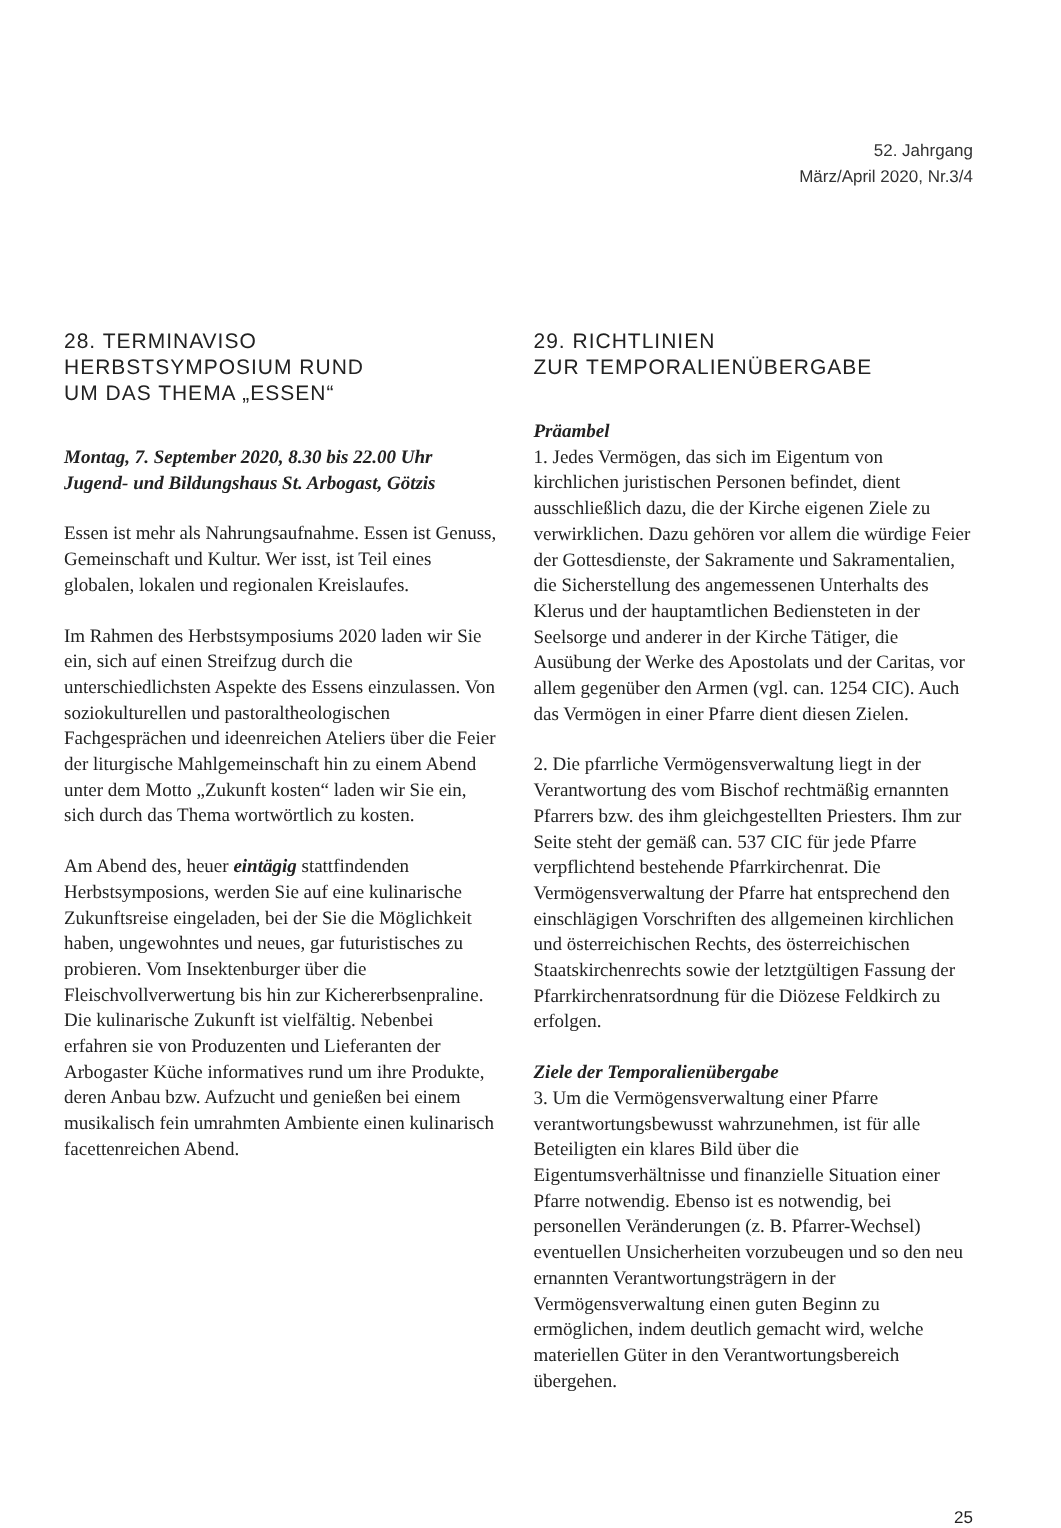52. Jahrgang
März/April 2020, Nr.3/4
28. TERMINAVISO
HERBSTSYMPOSIUM RUND
UM DAS THEMA „ESSEN“
Montag, 7. September 2020, 8.30 bis 22.00 Uhr
Jugend- und Bildungshaus St. Arbogast, Götzis
Essen ist mehr als Nahrungsaufnahme. Essen ist Genuss, Gemeinschaft und Kultur. Wer isst, ist Teil eines globalen, lokalen und regionalen Kreislaufes.
Im Rahmen des Herbstsymposiums 2020 laden wir Sie ein, sich auf einen Streifzug durch die unterschiedlichsten Aspekte des Essens einzulassen. Von soziokulturellen und pastoraltheologischen Fachgesprächen und ideenreichen Ateliers über die Feier der liturgische Mahlgemeinschaft hin zu einem Abend unter dem Motto „Zukunft kosten“ laden wir Sie ein, sich durch das Thema wortwörtlich zu kosten.
Am Abend des, heuer eintägig stattfindenden Herbstsymposions, werden Sie auf eine kulinarische Zukunftsreise eingeladen, bei der Sie die Möglichkeit haben, ungewohntes und neues, gar futuristisches zu probieren. Vom Insektenburger über die Fleischvollverwertung bis hin zur Kichererbsenpraline. Die kulinarische Zukunft ist vielfältig. Nebenbei erfahren sie von Produzenten und Lieferanten der Arbogaster Küche informatives rund um ihre Produkte, deren Anbau bzw. Aufzucht und genießen bei einem musikalisch fein umrahmten Ambiente einen kulinarisch facettenreichen Abend.
29. RICHTLINIEN
ZUR TEMPORALIENÜBERGABE
Präambel
1. Jedes Vermögen, das sich im Eigentum von kirchlichen juristischen Personen befindet, dient ausschließlich dazu, die der Kirche eigenen Ziele zu verwirklichen. Dazu gehören vor allem die würdige Feier der Gottesdienste, der Sakramente und Sakramentalien, die Sicherstellung des angemessenen Unterhalts des Klerus und der hauptamtlichen Bediensteten in der Seelsorge und anderer in der Kirche Tätiger, die Ausübung der Werke des Apostolats und der Caritas, vor allem gegenüber den Armen (vgl. can. 1254 CIC). Auch das Vermögen in einer Pfarre dient diesen Zielen.
2. Die pfarrliche Vermögensverwaltung liegt in der Verantwortung des vom Bischof rechtmäßig ernannten Pfarrers bzw. des ihm gleichgestellten Priesters. Ihm zur Seite steht der gemäß can. 537 CIC für jede Pfarre verpflichtend bestehende Pfarrkirchenrat. Die Vermögensverwaltung der Pfarre hat entsprechend den einschlägigen Vorschriften des allgemeinen kirchlichen und österreichischen Rechts, des österreichischen Staatskirchenrechts sowie der letztgültigen Fassung der Pfarrkirchenratsordnung für die Diözese Feldkirch zu erfolgen.
Ziele der Temporalienübergabe
3. Um die Vermögensverwaltung einer Pfarre verantwortungsbewusst wahrzunehmen, ist für alle Beteiligten ein klares Bild über die Eigentumsverhältnisse und finanzielle Situation einer Pfarre notwendig. Ebenso ist es notwendig, bei personellen Veränderungen (z. B. Pfarrer-Wechsel) eventuellen Unsicherheiten vorzubeugen und so den neu ernannten Verantwortungsträgern in der Vermögensverwaltung einen guten Beginn zu ermöglichen, indem deutlich gemacht wird, welche materiellen Güter in den Verantwortungsbereich übergehen.
25